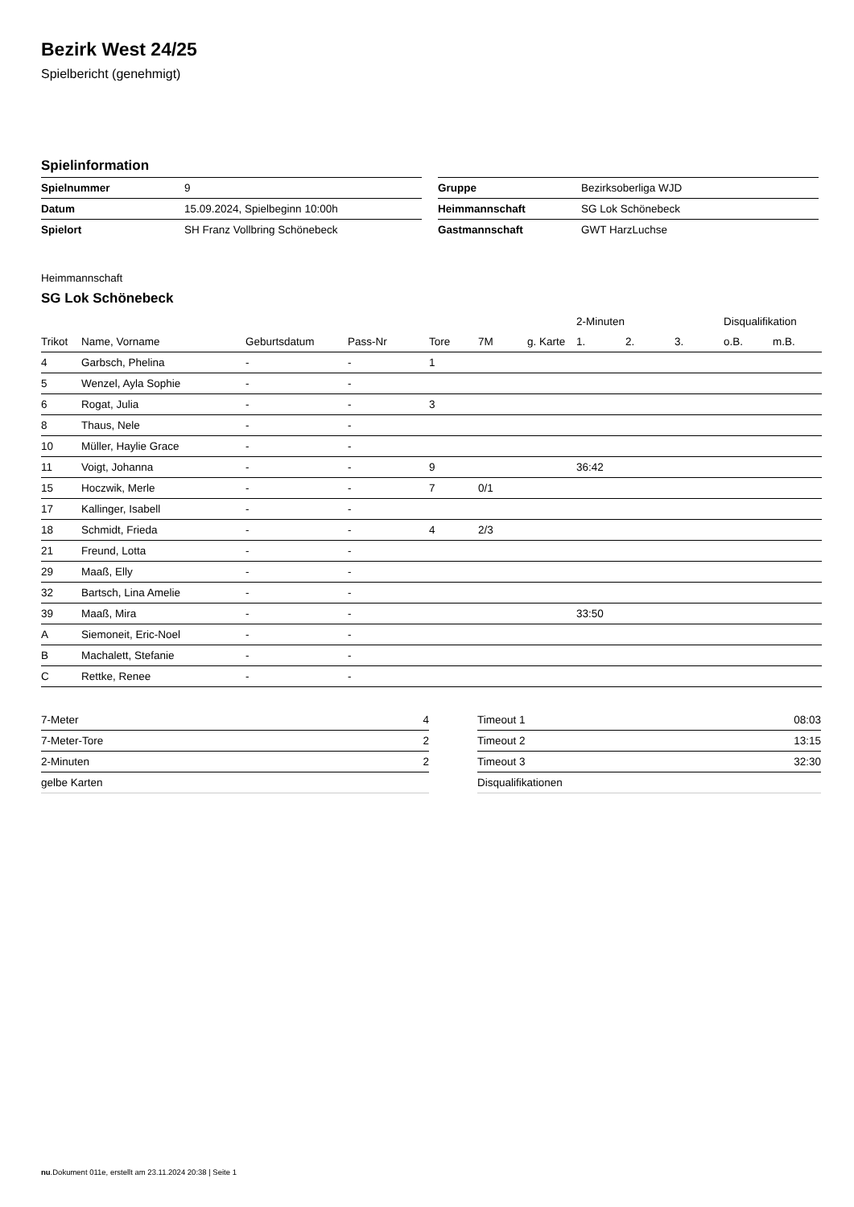Bezirk West 24/25
Spielbericht (genehmigt)
Spielinformation
| Spielnummer | 9 |
| Datum | 15.09.2024, Spielbeginn 10:00h |
| Spielort | SH Franz Vollbring Schönebeck |
| Gruppe | Bezirksoberliga WJD |
| Heimmannschaft | SG Lok Schönebeck |
| Gastmannschaft | GWT HarzLuchse |
Heimmannschaft
SG Lok Schönebeck
| | | | | | | | 2-Minuten | | | Disqualifikation | |
| --- | --- | --- | --- | --- | --- | --- | --- | --- | --- | --- | --- |
| Trikot | Name, Vorname | Geburtsdatum | Pass-Nr | Tore | 7M | g. Karte | 1. | 2. | 3. | o.B. | m.B. |
| 4 | Garbsch, Phelina | - | - | 1 | | | | | | | |
| 5 | Wenzel, Ayla Sophie | - | - | | | | | | | | |
| 6 | Rogat, Julia | - | - | 3 | | | | | | | |
| 8 | Thaus, Nele | - | - | | | | | | | | |
| 10 | Müller, Haylie Grace | - | - | | | | | | | | |
| 11 | Voigt, Johanna | - | - | 9 | | | 36:42 | | | | |
| 15 | Hoczwik, Merle | - | - | 7 | 0/1 | | | | | | |
| 17 | Kallinger, Isabell | - | - | | | | | | | | |
| 18 | Schmidt, Frieda | - | - | 4 | 2/3 | | | | | | |
| 21 | Freund, Lotta | - | - | | | | | | | | |
| 29 | Maaß, Elly | - | - | | | | | | | | |
| 32 | Bartsch, Lina Amelie | - | - | | | | | | | | |
| 39 | Maaß, Mira | - | - | | | | 33:50 | | | | |
| A | Siemoneit, Eric-Noel | - | - | | | | | | | | |
| B | Machalett, Stefanie | - | - | | | | | | | | |
| C | Rettke, Renee | - | - | | | | | | | | |
| 7-Meter | 4 |
| 7-Meter-Tore | 2 |
| 2-Minuten | 2 |
| gelbe Karten | |
| Timeout 1 | 08:03 |
| Timeout 2 | 13:15 |
| Timeout 3 | 32:30 |
| Disqualifikationen | |
nu.Dokument 011e, erstellt am 23.11.2024 20:38 | Seite 1